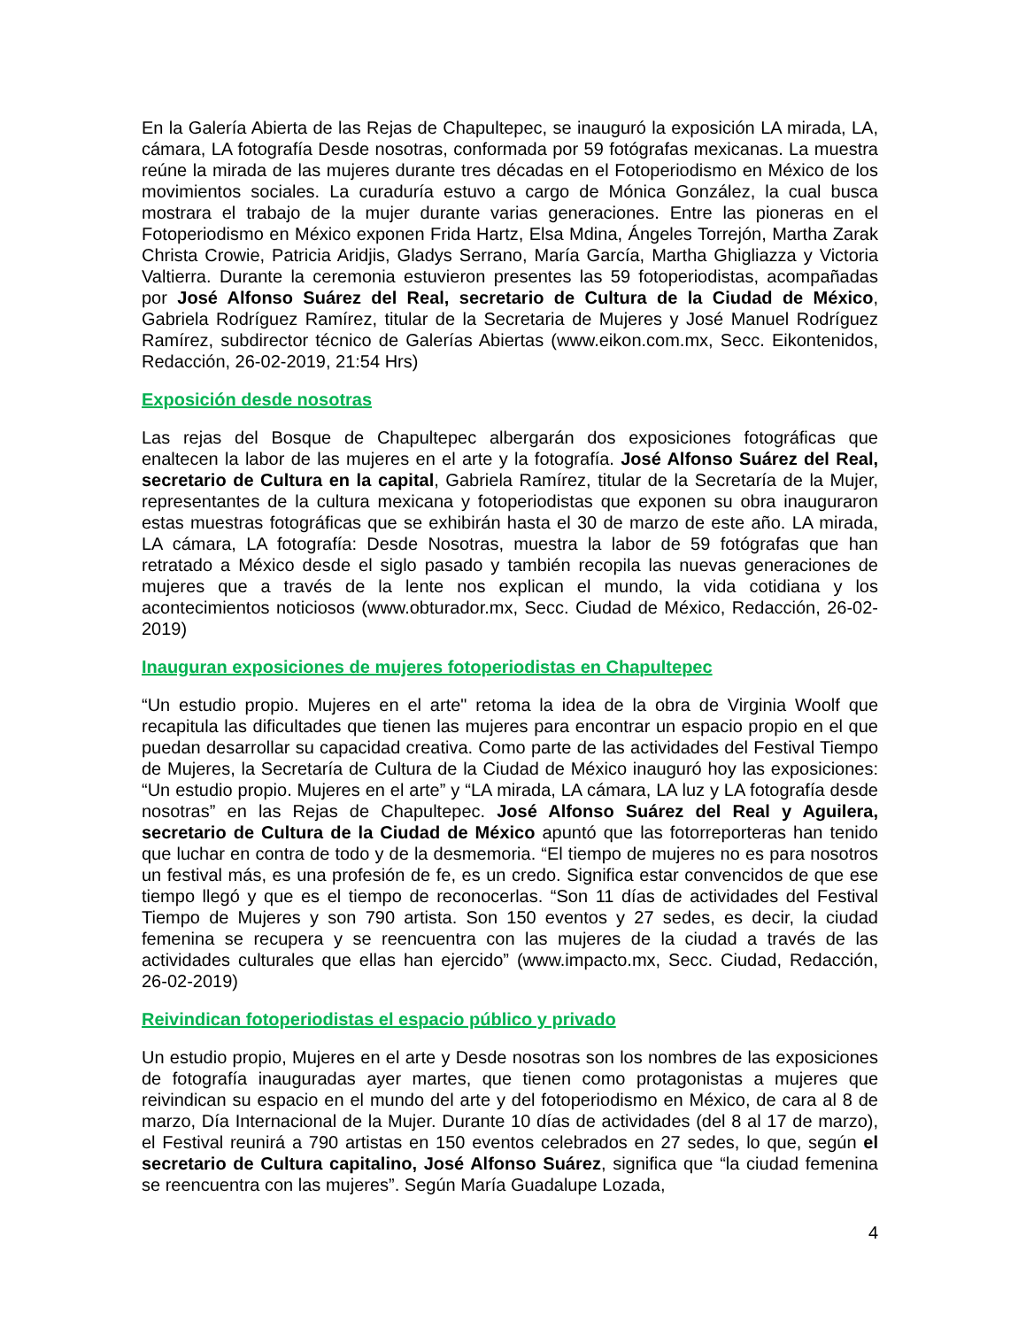En la Galería Abierta de las Rejas de Chapultepec, se inauguró la exposición LA mirada, LA, cámara, LA fotografía Desde nosotras, conformada por 59 fotógrafas mexicanas. La muestra reúne la mirada de las mujeres durante tres décadas en el Fotoperiodismo en México de los movimientos sociales. La curaduría estuvo a cargo de Mónica González, la cual busca mostrara el trabajo de la mujer durante varias generaciones. Entre las pioneras en el Fotoperiodismo en México exponen Frida Hartz, Elsa Mdina, Ángeles Torrejón, Martha Zarak Christa Crowie, Patricia Aridjis, Gladys Serrano, María García, Martha Ghigliazza y Victoria Valtierra. Durante la ceremonia estuvieron presentes las 59 fotoperiodistas, acompañadas por José Alfonso Suárez del Real, secretario de Cultura de la Ciudad de México, Gabriela Rodríguez Ramírez, titular de la Secretaria de Mujeres y José Manuel Rodríguez Ramírez, subdirector técnico de Galerías Abiertas (www.eikon.com.mx, Secc. Eikontenidos, Redacción, 26-02-2019, 21:54 Hrs)
Exposición desde nosotras
Las rejas del Bosque de Chapultepec albergarán dos exposiciones fotográficas que enaltecen la labor de las mujeres en el arte y la fotografía. José Alfonso Suárez del Real, secretario de Cultura en la capital, Gabriela Ramírez, titular de la Secretaría de la Mujer, representantes de la cultura mexicana y fotoperiodistas que exponen su obra inauguraron estas muestras fotográficas que se exhibirán hasta el 30 de marzo de este año. LA mirada, LA cámara, LA fotografía: Desde Nosotras, muestra la labor de 59 fotógrafas que han retratado a México desde el siglo pasado y también recopila las nuevas generaciones de mujeres que a través de la lente nos explican el mundo, la vida cotidiana y los acontecimientos noticiosos (www.obturador.mx, Secc. Ciudad de México, Redacción, 26-02-2019)
Inauguran exposiciones de mujeres fotoperiodistas en Chapultepec
“Un estudio propio. Mujeres en el arte" retoma la idea de la obra de Virginia Woolf que recapitula las dificultades que tienen las mujeres para encontrar un espacio propio en el que puedan desarrollar su capacidad creativa. Como parte de las actividades del Festival Tiempo de Mujeres, la Secretaría de Cultura de la Ciudad de México inauguró hoy las exposiciones: “Un estudio propio. Mujeres en el arte” y “LA mirada, LA cámara, LA luz y LA fotografía desde nosotras” en las Rejas de Chapultepec. José Alfonso Suárez del Real y Aguilera, secretario de Cultura de la Ciudad de México apuntó que las fotorreporteras han tenido que luchar en contra de todo y de la desmemoria. “El tiempo de mujeres no es para nosotros un festival más, es una profesión de fe, es un credo. Significa estar convencidos de que ese tiempo llegó y que es el tiempo de reconocerlas. “Son 11 días de actividades del Festival Tiempo de Mujeres y son 790 artista. Son 150 eventos y 27 sedes, es decir, la ciudad femenina se recupera y se reencuentra con las mujeres de la ciudad a través de las actividades culturales que ellas han ejercido” (www.impacto.mx, Secc. Ciudad, Redacción, 26-02-2019)
Reivindican fotoperiodistas el espacio público y privado
Un estudio propio, Mujeres en el arte y Desde nosotras son los nombres de las exposiciones de fotografía inauguradas ayer martes, que tienen como protagonistas a mujeres que reivindican su espacio en el mundo del arte y del fotoperiodismo en México, de cara al 8 de marzo, Día Internacional de la Mujer. Durante 10 días de actividades (del 8 al 17 de marzo), el Festival reunirá a 790 artistas en 150 eventos celebrados en 27 sedes, lo que, según el secretario de Cultura capitalino, José Alfonso Suárez, significa que “la ciudad femenina se reencuentra con las mujeres”. Según María Guadalupe Lozada,
4